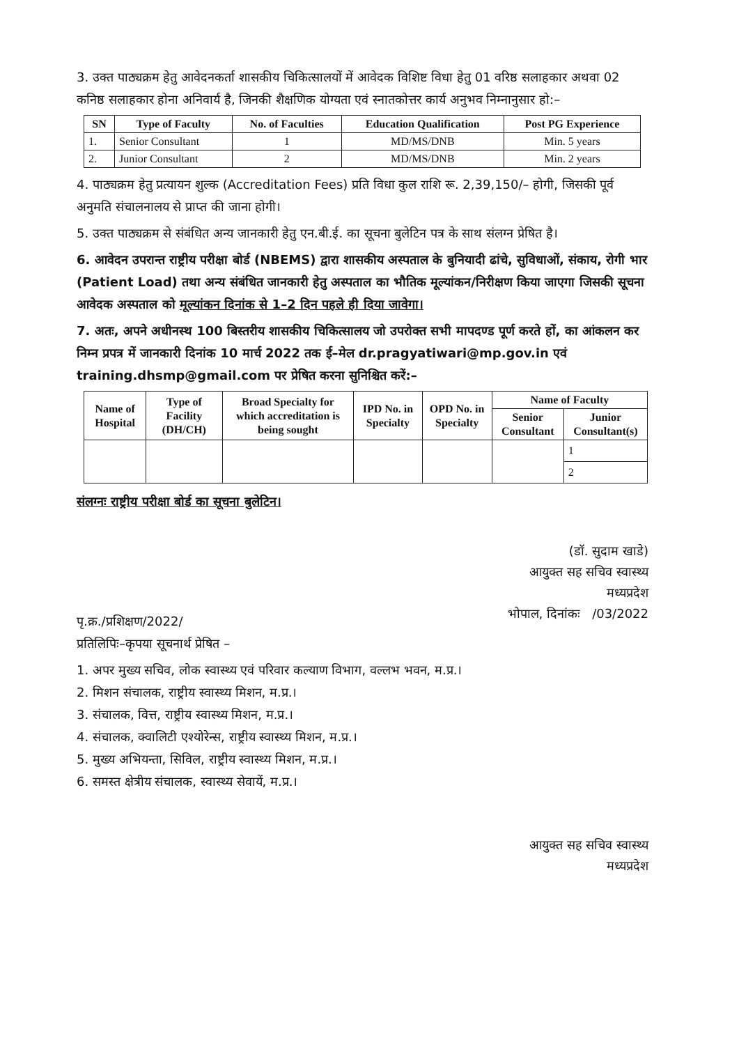3. उक्त पाठ्यक्रम हेतु आवेदनकर्ता शासकीय चिकित्सालयों में आवेदक विशिष्ट विधा हेतु 01 वरिष्ठ सलाहकार अथवा 02 कनिष्ठ सलाहकार होना अनिवार्य है, जिनकी शैक्षणिक योग्यता एवं स्नातकोत्तर कार्य अनुभव निम्नानुसार हो:–
| SN | Type of Faculty | No. of Faculties | Education Qualification | Post PG Experience |
| --- | --- | --- | --- | --- |
| 1. | Senior Consultant | 1 | MD/MS/DNB | Min. 5 years |
| 2. | Junior Consultant | 2 | MD/MS/DNB | Min. 2 years |
4. पाठ्यक्रम हेतु प्रत्यायन शुल्क (Accreditation Fees) प्रति विधा कुल राशि रू. 2,39,150/– होगी, जिसकी पूर्व अनुमति संचालनालय से प्राप्त की जाना होगी।
5. उक्त पाठ्यक्रम से संबंधित अन्य जानकारी हेतु एन.बी.ई. का सूचना बुलेटिन पत्र के साथ संलग्न प्रेषित है।
6. आवेदन उपरान्त राष्ट्रीय परीक्षा बोर्ड (NBEMS) द्वारा शासकीय अस्पताल के बुनियादी ढांचे, सुविधाओं, संकाय, रोगी भार (Patient Load) तथा अन्य संबंधित जानकारी हेतु अस्पताल का भौतिक मूल्यांकन/निरीक्षण किया जाएगा जिसकी सूचना आवेदक अस्पताल को मूल्यांकन दिनांक से 1–2 दिन पहले ही दिया जावेगा।
7. अतः, अपने अधीनस्थ 100 बिस्तरीय शासकीय चिकित्सालय जो उपरोक्त सभी मापदण्ड पूर्ण करते हों, का आंकलन कर निम्न प्रपत्र में जानकारी दिनांक 10 मार्च 2022 तक ई–मेल dr.pragyatiwari@mp.gov.in एवं training.dhsmp@gmail.com पर प्रेषित करना सुनिश्चित करें:–
| Name of Hospital | Type of Facility (DH/CH) | Broad Specialty for which accreditation is being sought | IPD No. in Specialty | OPD No. in Specialty | Name of Faculty | |
| --- | --- | --- | --- | --- | --- | --- |
| | | | | | Senior Consultant | Junior Consultant(s) |
| | | | | | | 1 |
| | | | | | | 2 |
संलग्नः राष्ट्रीय परीक्षा बोर्ड का सूचना बुलेटिन।
(डॉ. सुदाम खाडे)
आयुक्त सह सचिव स्वास्थ्य
मध्यप्रदेश
भोपाल, दिनांकः /03/2022
पृ.क्र./प्रशिक्षण/2022/
प्रतिलिपिः–कृपया सूचनार्थ प्रेषित –
1. अपर मुख्य सचिव, लोक स्वास्थ्य एवं परिवार कल्याण विभाग, वल्लभ भवन, म.प्र.।
2. मिशन संचालक, राष्ट्रीय स्वास्थ्य मिशन, म.प्र.।
3. संचालक, वित्त, राष्ट्रीय स्वास्थ्य मिशन, म.प्र.।
4. संचालक, क्वालिटी एश्योरेन्स, राष्ट्रीय स्वास्थ्य मिशन, म.प्र.।
5. मुख्य अभियन्ता, सिविल, राष्ट्रीय स्वास्थ्य मिशन, म.प्र.।
6. समस्त क्षेत्रीय संचालक, स्वास्थ्य सेवायें, म.प्र.।
आयुक्त सह सचिव स्वास्थ्य
मध्यप्रदेश